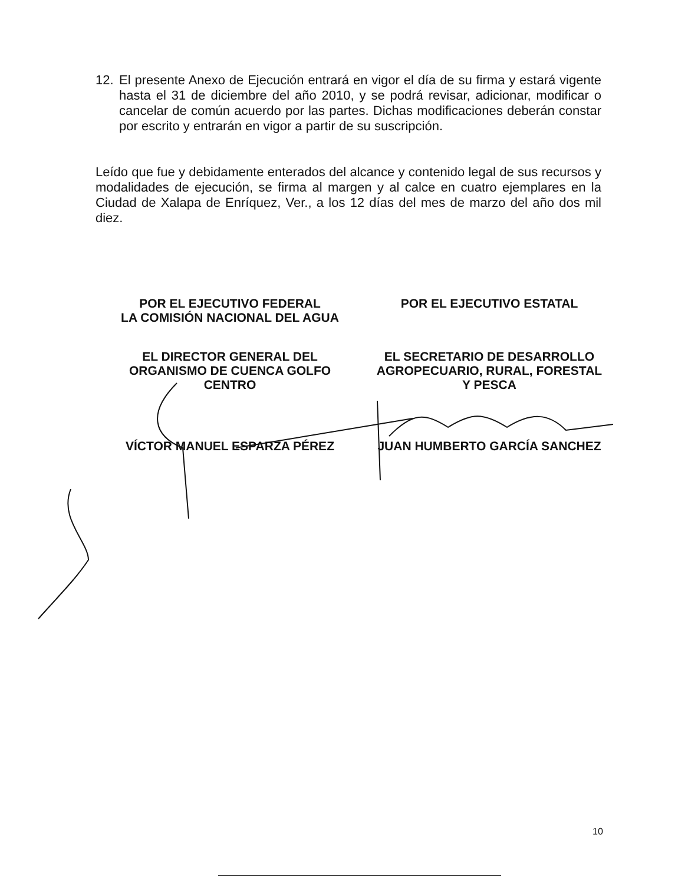12. El presente Anexo de Ejecución entrará en vigor el día de su firma y estará vigente hasta el 31 de diciembre del año 2010, y se podrá revisar, adicionar, modificar o cancelar de común acuerdo por las partes. Dichas modificaciones deberán constar por escrito y entrarán en vigor a partir de su suscripción.
Leído que fue y debidamente enterados del alcance y contenido legal de sus recursos y modalidades de ejecución, se firma al margen y al calce en cuatro ejemplares en la Ciudad de Xalapa de Enríquez, Ver., a los 12 días del mes de marzo del año dos mil diez.
POR EL EJECUTIVO FEDERAL
LA COMISIÓN NACIONAL DEL AGUA
EL DIRECTOR GENERAL DEL
ORGANISMO DE CUENCA GOLFO
CENTRO
VÍCTOR MANUEL ESPARZA PÉREZ
POR EL EJECUTIVO ESTATAL
EL SECRETARIO DE DESARROLLO
AGROPECUARIO, RURAL, FORESTAL
Y PESCA
JUAN HUMBERTO GARCÍA SANCHEZ
10